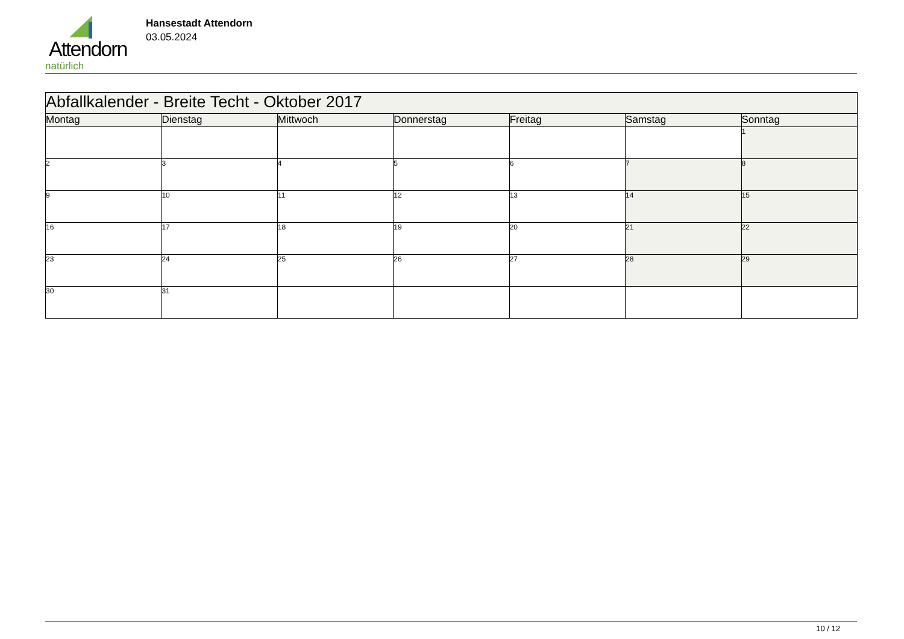Attendorn
natürlich
Hansestadt Attendorn
03.05.2024
| Abfallkalender - Breite Techt - Oktober 2017 | | | | | | |
| --- | --- | --- | --- | --- | --- | --- |
| Montag | Dienstag | Mittwoch | Donnerstag | Freitag | Samstag | Sonntag |
| | | | | | | 1 |
| 2 | 3 | 4 | 5 | 6 | 7 | 8 |
| 9 | 10 | 11 | 12 | 13 | 14 | 15 |
| 16 | 17 | 18 | 19 | 20 | 21 | 22 |
| 23 | 24 | 25 | 26 | 27 | 28 | 29 |
| 30 | 31 | | | | | |
10 / 12